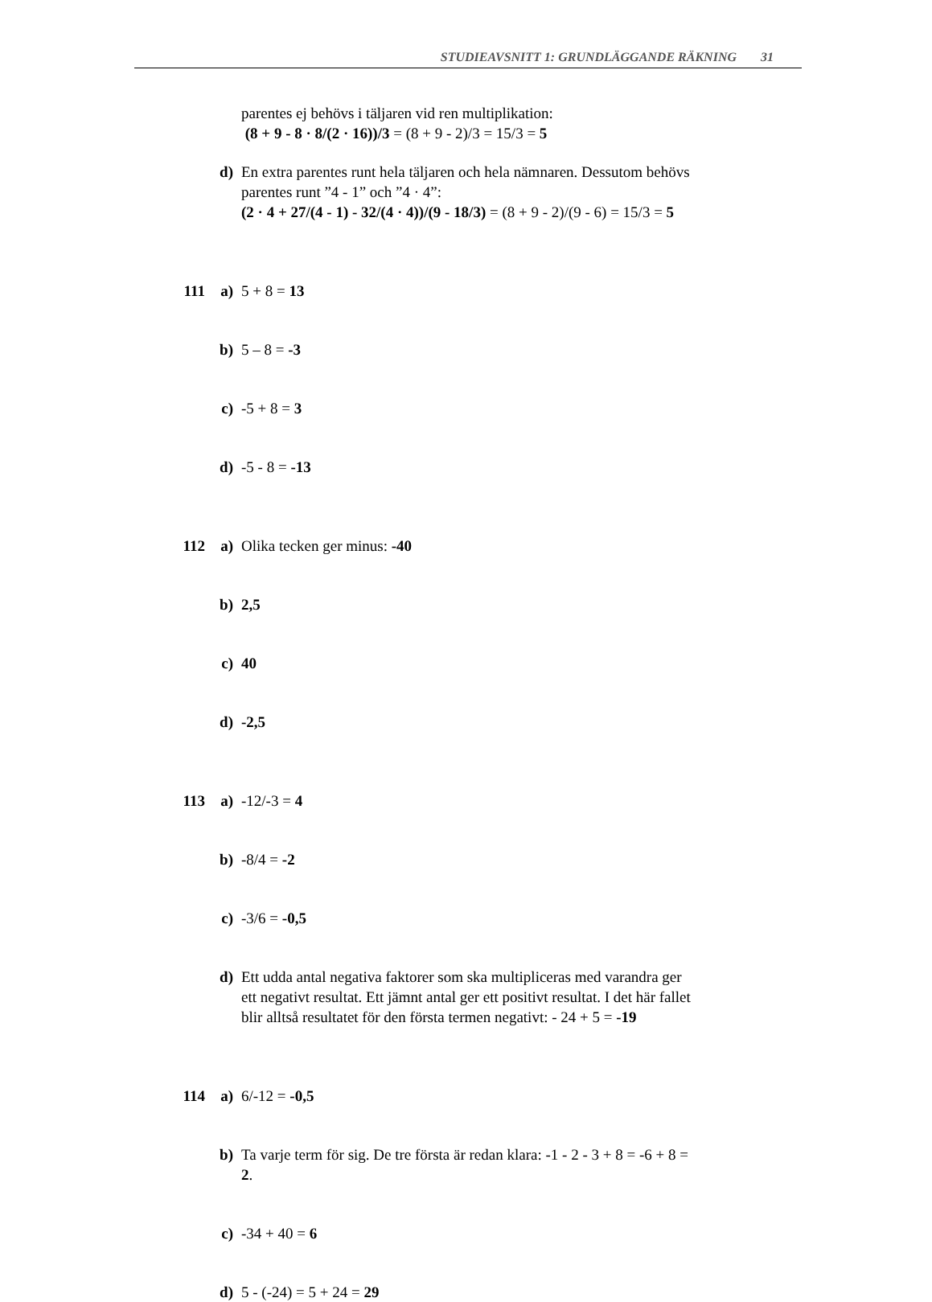STUDIEAVSNITT 1: GRUNDLÄGGANDE RÄKNING 31
parentes ej behövs i täljaren vid ren multiplikation:
(8 + 9 - 8 · 8/(2 · 16))/3 = (8 + 9 - 2)/3 = 15/3 = 5
d) En extra parentes runt hela täljaren och hela nämnaren. Dessutom behövs parentes runt ”4 - 1” och ”4 · 4”:
(2 · 4 + 27/(4 - 1) - 32/(4 · 4))/(9 - 18/3) = (8 + 9 - 2)/(9 - 6) = 15/3 = 5
111 a) 5 + 8 = 13
b) 5 – 8 = -3
c) -5 + 8 = 3
d) -5 - 8 = -13
112 a) Olika tecken ger minus: -40
b) 2,5
c) 40
d) -2,5
113 a) -12/-3 = 4
b) -8/4 = -2
c) -3/6 = -0,5
d) Ett udda antal negativa faktorer som ska multipliceras med varandra ger ett negativt resultat. Ett jämnt antal ger ett positivt resultat. I det här fallet blir alltså resultatet för den första termen negativt: - 24 + 5 = -19
114 a) 6/-12 = -0,5
b) Ta varje term för sig. De tre första är redan klara: -1 - 2 - 3 + 8 = -6 + 8 = 2.
c) -34 + 40 = 6
d) 5 - (-24) = 5 + 24 = 29